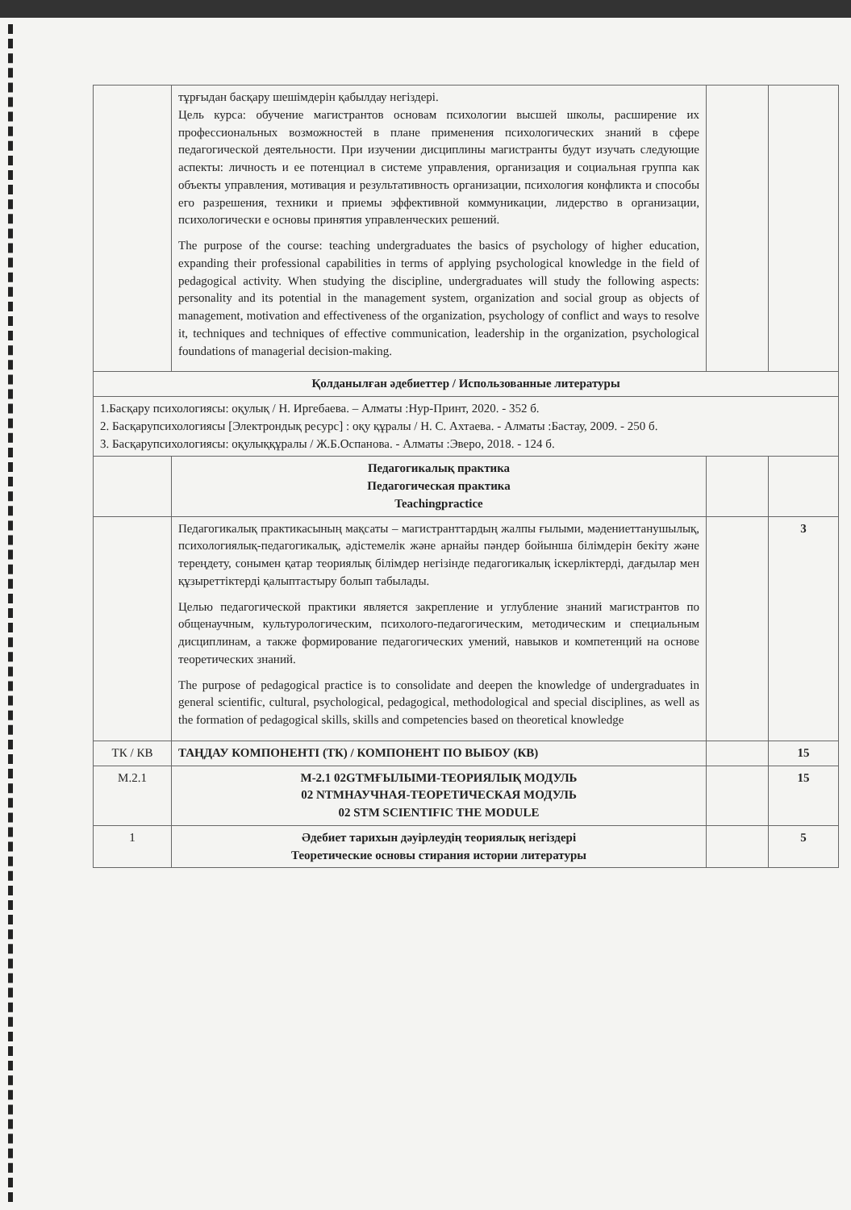| | тұрғыдан басқару шешімдерін қабылдау негіздері. Цель курса: обучение магистрантов основам психологии высшей школы, расширение их профессиональных возможностей в плане применения психологических знаний в сфере педагогической деятельности. При изучении дисциплины магистранты будут изучать следующие аспекты: личность и ее потенциал в системе управления, организация и социальная группа как объекты управления, мотивация и результативность организации, психология конфликта и способы его разрешения, техники и приемы эффективной коммуникации, лидерство в организации, психологически е основы принятия управленческих решений. The purpose of the course: teaching undergraduates the basics of psychology of higher education, expanding their professional capabilities in terms of applying psychological knowledge in the field of pedagogical activity. When studying the discipline, undergraduates will study the following aspects: personality and its potential in the management system, organization and social group as objects of management, motivation and effectiveness of the organization, psychology of conflict and ways to resolve it, techniques and techniques of effective communication, leadership in the organization, psychological foundations of managerial decision-making. | | |
| Қолданылған әдебиеттер / Использованные литературы | | | |
| 1.Басқару психологиясы: оқулық / Н. Иргебаева. – Алматы :Нур-Принт, 2020. - 352 б. 2. Басқарупсихологиясы [Электрондық ресурс] : оқу құралы / Н. С. Ахтаева. - Алматы :Бастау, 2009. - 250 б. 3. Басқарупсихологиясы: оқулыққұралы / Ж.Б.Оспанова. - Алматы :Эверо, 2018. - 124 б. | | | |
| | Педагогикалық практика Педагогическая практика Teachingpractice | | |
| | Педагогикалық практикасының мақсаты – магистранттардың жалпы ғылыми, мәдениеттанушылық, психологиялық-педагогикалық, әдістемелік және арнайы пәндер бойынша білімдерін бекіту және тереңдету, сонымен қатар теориялық білімдер негізінде педагогикалық іскерліктерді, дағдылар мен құзыреттіктерді қалыптастыру болып табылады. Целью педагогической практики является закрепление и углубление знаний магистрантов по общенаучным, культурологическим, психолого-педагогическим, методическим и специальным дисциплинам, а также формирование педагогических умений, навыков и компетенций на основе теоретических знаний. The purpose of pedagogical practice is to consolidate and deepen the knowledge of undergraduates in general scientific, cultural, psychological, pedagogical, methodological and special disciplines, as well as the formation of pedagogical skills, skills and competencies based on theoretical knowledge | | 3 |
| ТК / КВ | ТАҢДАУ КОМПОНЕНТІ (ТК) / КОМПОНЕНТ ПО ВЫБОУ (КВ) | | 15 |
| М.2.1 | М-2.1 02GTMҒЫЛЫМИ-ТЕОРИЯЛЫҚ МОДУЛЬ 02 NTMНАУЧНАЯ-ТЕОРЕТИЧЕСКАЯ МОДУЛЬ 02 STM SCIENTIFIC THE MODULE | | 15 |
| 1 | Әдебиет тарихын дәуірлеудің теориялық негіздері Теоретические основы стирания истории литературы | | 5 |